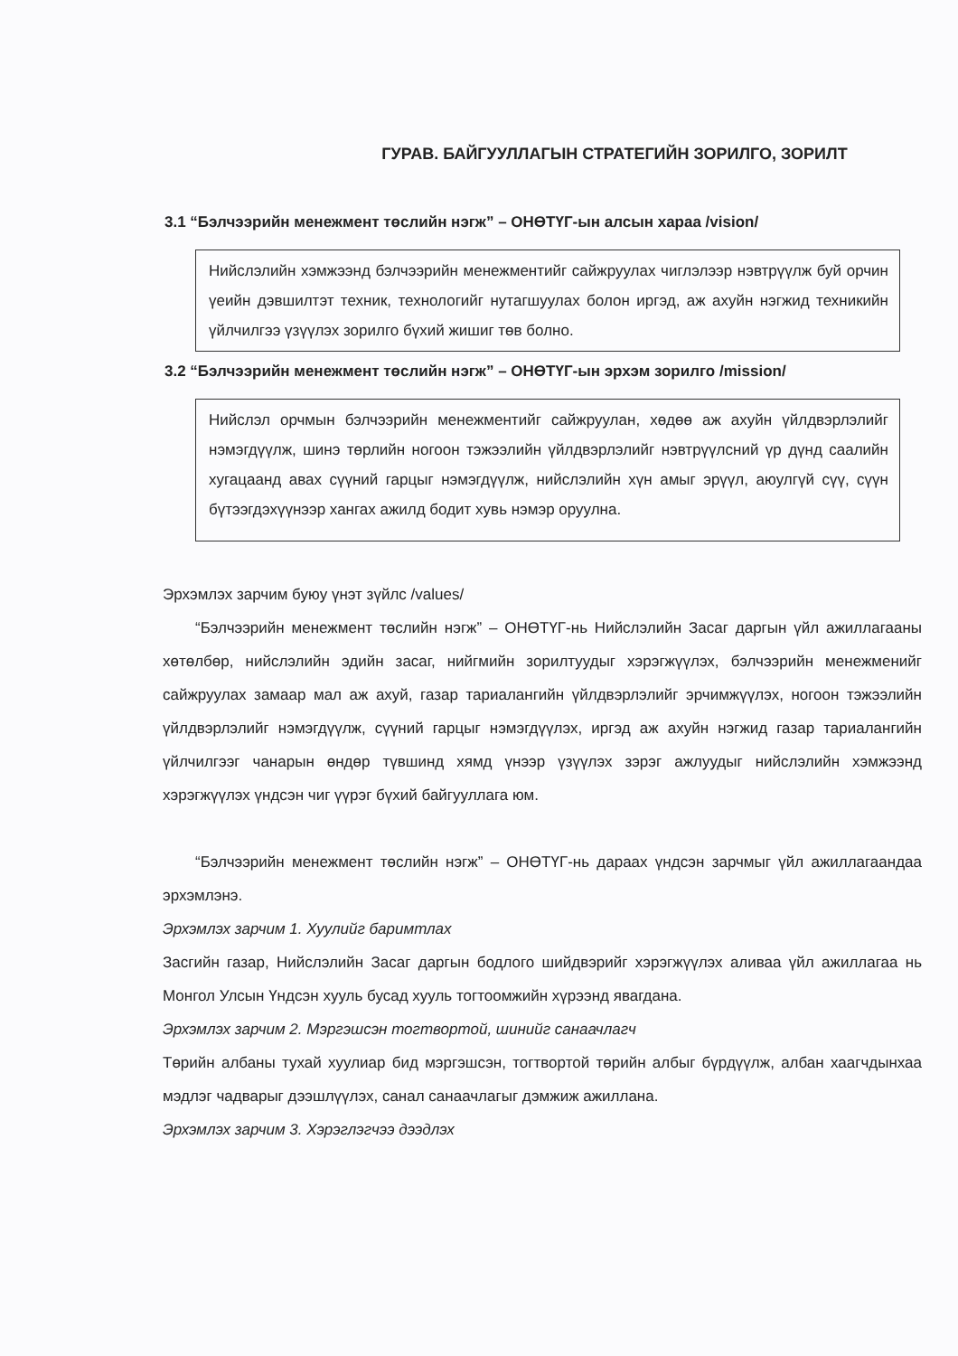ГУРАВ. БАЙГУУЛЛАГЫН СТРАТЕГИЙН ЗОРИЛГО, ЗОРИЛТ
3.1 “Бэлчээрийн менежмент төслийн нэгж” – ОНӨТҮГ-ын алсын хараа /vision/
Нийслэлийн хэмжээнд бэлчээрийн менежментийг сайжруулах чиглэлээр нэвтрүүлж буй орчин үеийн дэвшилтэт техник, технологийг нутагшуулах болон иргэд, аж ахуйн нэгжид техникийн үйлчилгээ үзүүлэх зорилго бүхий жишиг төв болно.
3.2 “Бэлчээрийн менежмент төслийн нэгж” – ОНӨТҮГ-ын эрхэм зорилго /mission/
Нийслэл орчмын бэлчээрийн менежментийг сайжруулан, хөдөө аж ахуйн үйлдвэрлэлийг нэмэгдүүлж, шинэ төрлийн ногоон тэжээлийн үйлдвэрлэлийг нэвтрүүлсний үр дүнд саалийн хугацаанд авах сүүний гарцыг нэмэгдүүлж, нийслэлийн хүн амыг эрүүл, аюулгүй сүү, сүүн бүтээгдэхүүнээр хангах ажилд бодит хувь нэмэр оруулна.
Эрхэмлэх зарчим буюу үнэт зүйлс /values/
“Бэлчээрийн менежмент төслийн нэгж” – ОНӨТҮГ-нь Нийслэлийн Засаг даргын үйл ажиллагааны хөтөлбөр, нийслэлийн эдийн засаг, нийгмийн зорилтуудыг хэрэгжүүлэх, бэлчээрийн менежменийг сайжруулах замаар мал аж ахуй, газар тариалангийн үйлдвэрлэлийг эрчимжүүлэх, ногоон тэжээлийн үйлдвэрлэлийг нэмэгдүүлж, сүүний гарцыг нэмэгдүүлэх, иргэд аж ахуйн нэгжид газар тариалангийн үйлчилгээг чанарын өндөр түвшинд хямд үнээр үзүүлэх зэрэг ажлуудыг нийслэлийн хэмжээнд хэрэгжүүлэх үндсэн чиг үүрэг бүхий байгууллага юм.
“Бэлчээрийн менежмент төслийн нэгж” – ОНӨТҮГ-нь дараах үндсэн зарчмыг үйл ажиллагаандаа эрхэмлэнэ.
Эрхэмлэх зарчим 1. Хуулийг баримтлах
Засгийн газар, Нийслэлийн Засаг даргын бодлого шийдвэрийг хэрэгжүүлэх аливаа үйл ажиллагаа нь Монгол Улсын Үндсэн хууль бусад хууль тогтоомжийн хүрээнд явагдана.
Эрхэмлэх зарчим 2. Мэргэшсэн тогтвортой, шинийг санаачлагч
Төрийн албаны тухай хуулиар бид мэргэшсэн, тогтвортой төрийн албыг бүрдүүлж, албан хаагчдынхаа мэдлэг чадварыг дээшлүүлэх, санал санаачлагыг дэмжиж ажиллана.
Эрхэмлэх зарчим 3. Хэрэглэгчээ дээдлэх